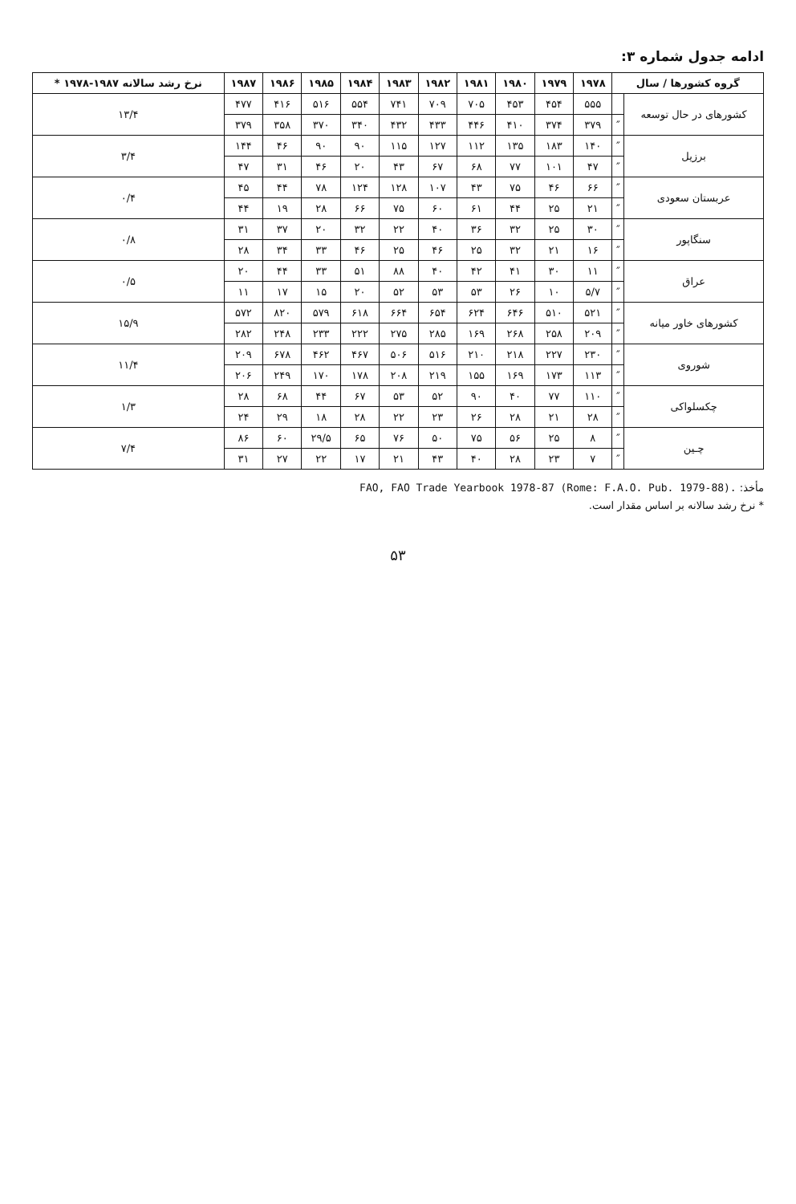ادامه جدول شماره ۳:
| گروه کشورها / سال | | ۱۹۷۸ | ۱۹۷۹ | ۱۹۸۰ | ۱۹۸۱ | ۱۹۸۲ | ۱۹۸۳ | ۱۹۸۴ | ۱۹۸۵ | ۱۹۸۶ | ۱۹۸۷ | نرخ رشد سالانه ۱۹۸۷-۱۹۷۸ * |
| --- | --- | --- | --- | --- | --- | --- | --- | --- | --- | --- | --- | --- |
| کشورهای در حال توسعه | | ۵۵۵ | ۴۵۴ | ۴۵۳ | ۷۰۵ | ۷۰۹ | ۷۴۱ | ۵۵۴ | ۵۱۶ | ۴۱۶ | ۴۷۷ | ۱۳/۴ |
| | ″ | ۳۷۹ | ۳۷۴ | ۴۱۰ | ۴۴۶ | ۴۳۳ | ۴۳۲ | ۳۴۰ | ۳۷۰ | ۳۵۸ | ۳۷۹ | |
| برزیل | ″ | ۱۴۰ | ۱۸۳ | ۱۳۵ | ۱۱۲ | ۱۲۷ | ۱۱۵ | ۹۰ | ۹۰ | ۴۶ | ۱۴۴ | ۳/۴ |
| | ″ | ۴۷ | ۱۰۱ | ۷۷ | ۶۸ | ۶۷ | ۴۳ | ۲۰ | ۴۶ | ۳۱ | ۴۷ | |
| عربستان سعودی | ″ | ۶۶ | ۴۶ | ۷۵ | ۴۳ | ۱۰۷ | ۱۲۸ | ۱۲۴ | ۷۸ | ۴۴ | ۴۵ | ۰/۴ |
| | ″ | ۲۱ | ۲۵ | ۴۴ | ۶۱ | ۶۰ | ۷۵ | ۶۶ | ۲۸ | ۱۹ | ۴۴ | |
| سنگاپور | ″ | ۳۰ | ۲۵ | ۳۲ | ۳۶ | ۴۰ | ۲۲ | ۳۲ | ۲۰ | ۳۷ | ۳۱ | ۰/۸ |
| | ″ | ۱۶ | ۲۱ | ۳۲ | ۲۵ | ۴۶ | ۲۵ | ۴۶ | ۳۳ | ۳۴ | ۲۸ | |
| عراق | ″ | ۱۱ | ۳۰ | ۴۱ | ۴۲ | ۴۰ | ۸۸ | ۵۱ | ۳۳ | ۴۴ | ۲۰ | ۰/۵ |
| | ″ | ۵/۷ | ۱۰ | ۲۶ | ۵۳ | ۵۳ | ۵۲ | ۲۰ | ۱۵ | ۱۷ | ۱۱ | |
| کشورهای خاور میانه | ″ | ۵۲۱ | ۵۱۰ | ۶۴۶ | ۶۲۴ | ۶۵۴ | ۶۶۴ | ۶۱۸ | ۵۷۹ | ۸۲۰ | ۵۷۲ | ۱۵/۹ |
| | ″ | ۲۰۹ | ۲۵۸ | ۲۶۸ | ۱۶۹ | ۲۸۵ | ۲۷۵ | ۲۲۲ | ۲۳۳ | ۲۴۸ | ۲۸۲ | |
| شوروی | ″ | ۲۳۰ | ۲۲۷ | ۲۱۸ | ۲۱۰ | ۵۱۶ | ۵۰۶ | ۴۶۷ | ۴۶۲ | ۶۷۸ | ۲۰۹ | ۱۱/۴ |
| | ″ | ۱۱۳ | ۱۷۳ | ۱۶۹ | ۱۵۵ | ۲۱۹ | ۲۰۸ | ۱۷۸ | ۱۷۰ | ۲۴۹ | ۲۰۶ | |
| چکسلواکی | ″ | ۱۱۰ | ۷۷ | ۴۰ | ۹۰ | ۵۲ | ۵۳ | ۶۷ | ۴۴ | ۶۸ | ۲۸ | ۱/۳ |
| | ″ | ۲۸ | ۲۱ | ۲۸ | ۲۶ | ۲۳ | ۲۲ | ۲۸ | ۱۸ | ۲۹ | ۲۴ | |
| چـین | ″ | ۸ | ۲۵ | ۵۶ | ۷۵ | ۵۰ | ۷۶ | ۶۵ | ۲۹/۵ | ۶۰ | ۸۶ | ۷/۴ |
| | ″ | ۷ | ۲۳ | ۲۸ | ۴۰ | ۴۳ | ۲۱ | ۱۷ | ۲۲ | ۲۷ | ۳۱ | |
مأخذ: FAO, FAO Trade Yearbook 1978-87 (Rome: F.A.O. Pub. 1979-88).
* نرخ رشد سالانه بر اساس مقدار است.
۵۳